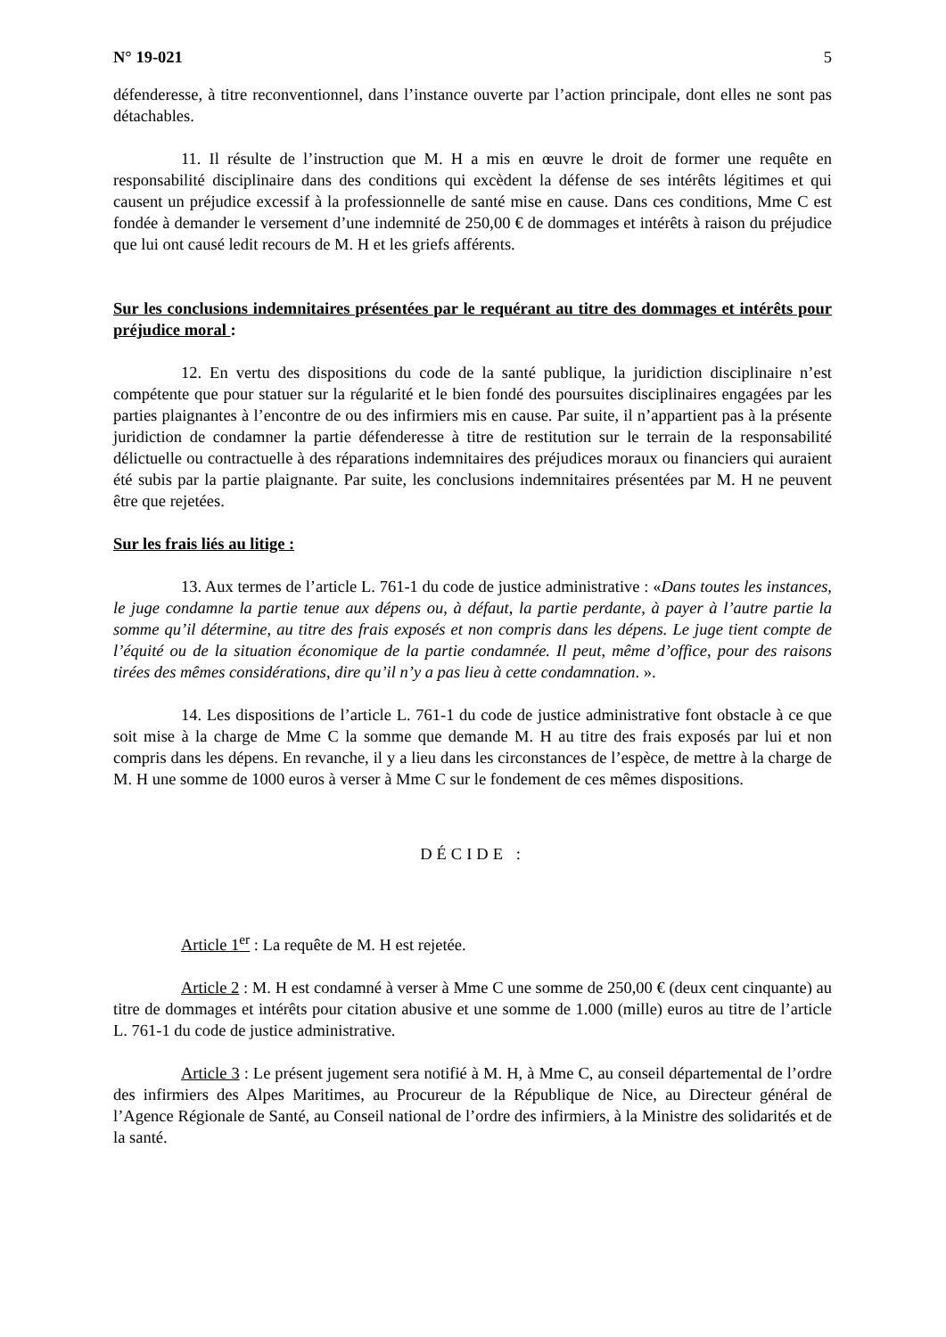N° 19-021 5
défenderesse, à titre reconventionnel, dans l’instance ouverte par l’action principale, dont elles ne sont pas détachables.
11. Il résulte de l’instruction que M. H a mis en œuvre le droit de former une requête en responsabilité disciplinaire dans des conditions qui excèdent la défense de ses intérêts légitimes et qui causent un préjudice excessif à la professionnelle de santé mise en cause. Dans ces conditions, Mme C est fondée à demander le versement d’une indemnité de 250,00 € de dommages et intérêts à raison du préjudice que lui ont causé ledit recours de M. H et les griefs afférents.
Sur les conclusions indemnitaires présentées par le requérant au titre des dommages et intérêts pour préjudice moral :
12. En vertu des dispositions du code de la santé publique, la juridiction disciplinaire n’est compétente que pour statuer sur la régularité et le bien fondé des poursuites disciplinaires engagées par les parties plaignantes à l’encontre de ou des infirmiers mis en cause. Par suite, il n’appartient pas à la présente juridiction de condamner la partie défenderesse à titre de restitution sur le terrain de la responsabilité délictuelle ou contractuelle à des réparations indemnitaires des préjudices moraux ou financiers qui auraient été subis par la partie plaignante. Par suite, les conclusions indemnitaires présentées par M. H ne peuvent être que rejetées.
Sur les frais liés au litige :
13. Aux termes de l’article L. 761-1 du code de justice administrative : «Dans toutes les instances, le juge condamne la partie tenue aux dépens ou, à défaut, la partie perdante, à payer à l’autre partie la somme qu’il détermine, au titre des frais exposés et non compris dans les dépens. Le juge tient compte de l’équité ou de la situation économique de la partie condamnée. Il peut, même d’office, pour des raisons tirées des mêmes considérations, dire qu’il n’y a pas lieu à cette condamnation. ».
14. Les dispositions de l’article L. 761-1 du code de justice administrative font obstacle à ce que soit mise à la charge de Mme C la somme que demande M. H au titre des frais exposés par lui et non compris dans les dépens. En revanche, il y a lieu dans les circonstances de l’espèce, de mettre à la charge de M. H une somme de 1000 euros à verser à Mme C sur le fondement de ces mêmes dispositions.
DÉCIDE :
Article 1<sup>er</sup> : La requête de M. H est rejetée.
Article 2 : M. H est condamné à verser à Mme C une somme de 250,00 € (deux cent cinquante) au titre de dommages et intérêts pour citation abusive et une somme de 1.000 (mille) euros au titre de l’article L. 761-1 du code de justice administrative.
Article 3 : Le présent jugement sera notifié à M. H, à Mme C, au conseil départemental de l’ordre des infirmiers des Alpes Maritimes, au Procureur de la République de Nice, au Directeur général de l’Agence Régionale de Santé, au Conseil national de l’ordre des infirmiers, à la Ministre des solidarités et de la santé.